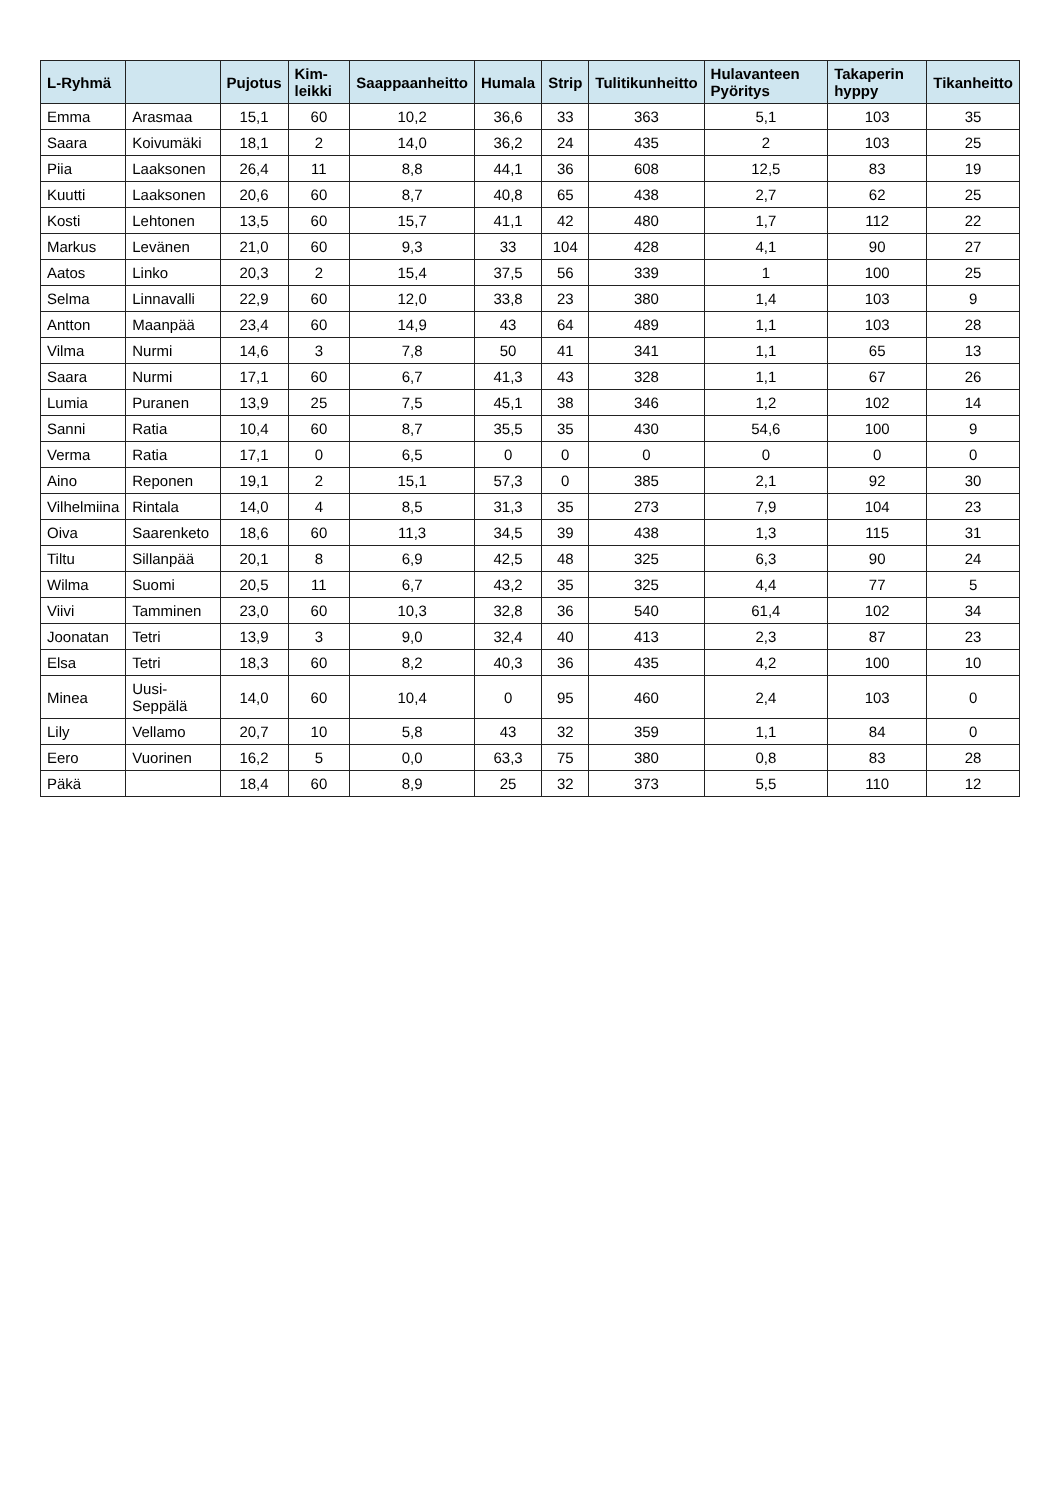| L-Ryhmä | | Pujotus | Kim-leikki | Saappaanheitto | Humala | Strip | Tulitikunheitto | Hulavanteen Pyöritys | Takaperin hyppy | Tikanheitto |
| --- | --- | --- | --- | --- | --- | --- | --- | --- | --- | --- |
| Emma | Arasmaa | 15,1 | 60 | 10,2 | 36,6 | 33 | 363 | 5,1 | 103 | 35 |
| Saara | Koivumäki | 18,1 | 2 | 14,0 | 36,2 | 24 | 435 | 2 | 103 | 25 |
| Piia | Laaksonen | 26,4 | 11 | 8,8 | 44,1 | 36 | 608 | 12,5 | 83 | 19 |
| Kuutti | Laaksonen | 20,6 | 60 | 8,7 | 40,8 | 65 | 438 | 2,7 | 62 | 25 |
| Kosti | Lehtonen | 13,5 | 60 | 15,7 | 41,1 | 42 | 480 | 1,7 | 112 | 22 |
| Markus | Levänen | 21,0 | 60 | 9,3 | 33 | 104 | 428 | 4,1 | 90 | 27 |
| Aatos | Linko | 20,3 | 2 | 15,4 | 37,5 | 56 | 339 | 1 | 100 | 25 |
| Selma | Linnavalli | 22,9 | 60 | 12,0 | 33,8 | 23 | 380 | 1,4 | 103 | 9 |
| Antton | Maanpää | 23,4 | 60 | 14,9 | 43 | 64 | 489 | 1,1 | 103 | 28 |
| Vilma | Nurmi | 14,6 | 3 | 7,8 | 50 | 41 | 341 | 1,1 | 65 | 13 |
| Saara | Nurmi | 17,1 | 60 | 6,7 | 41,3 | 43 | 328 | 1,1 | 67 | 26 |
| Lumia | Puranen | 13,9 | 25 | 7,5 | 45,1 | 38 | 346 | 1,2 | 102 | 14 |
| Sanni | Ratia | 10,4 | 60 | 8,7 | 35,5 | 35 | 430 | 54,6 | 100 | 9 |
| Verma | Ratia | 17,1 | 0 | 6,5 | 0 | 0 | 0 | 0 | 0 | 0 |
| Aino | Reponen | 19,1 | 2 | 15,1 | 57,3 | 0 | 385 | 2,1 | 92 | 30 |
| Vilhelmiina | Rintala | 14,0 | 4 | 8,5 | 31,3 | 35 | 273 | 7,9 | 104 | 23 |
| Oiva | Saarenketo | 18,6 | 60 | 11,3 | 34,5 | 39 | 438 | 1,3 | 115 | 31 |
| Tiltu | Sillanpää | 20,1 | 8 | 6,9 | 42,5 | 48 | 325 | 6,3 | 90 | 24 |
| Wilma | Suomi | 20,5 | 11 | 6,7 | 43,2 | 35 | 325 | 4,4 | 77 | 5 |
| Viivi | Tamminen | 23,0 | 60 | 10,3 | 32,8 | 36 | 540 | 61,4 | 102 | 34 |
| Joonatan | Tetri | 13,9 | 3 | 9,0 | 32,4 | 40 | 413 | 2,3 | 87 | 23 |
| Elsa | Tetri | 18,3 | 60 | 8,2 | 40,3 | 36 | 435 | 4,2 | 100 | 10 |
| Minea | Uusi-Seppälä | 14,0 | 60 | 10,4 | 0 | 95 | 460 | 2,4 | 103 | 0 |
| Lily | Vellamo | 20,7 | 10 | 5,8 | 43 | 32 | 359 | 1,1 | 84 | 0 |
| Eero | Vuorinen | 16,2 | 5 | 0,0 | 63,3 | 75 | 380 | 0,8 | 83 | 28 |
| Päkä | | 18,4 | 60 | 8,9 | 25 | 32 | 373 | 5,5 | 110 | 12 |